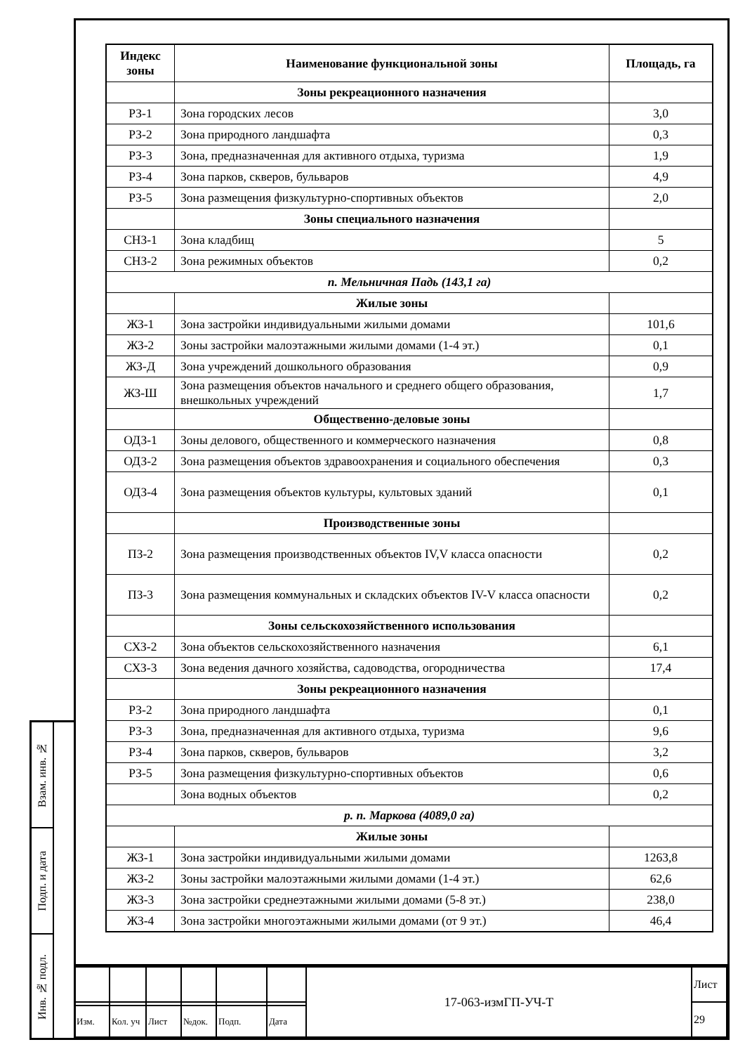| Индекс зоны | Наименование функциональной зоны | Площадь, га |
| --- | --- | --- |
| | Зоны рекреационного назначения | |
| РЗ-1 | Зона городских лесов | 3,0 |
| РЗ-2 | Зона природного ландшафта | 0,3 |
| РЗ-3 | Зона, предназначенная для активного отдыха, туризма | 1,9 |
| РЗ-4 | Зона парков, скверов, бульваров | 4,9 |
| РЗ-5 | Зона размещения физкультурно-спортивных объектов | 2,0 |
| | Зоны специального назначения | |
| СНЗ-1 | Зона кладбищ | 5 |
| СНЗ-2 | Зона режимных объектов | 0,2 |
| п. Мельничная Падь (143,1 га) | | |
| | Жилые зоны | |
| ЖЗ-1 | Зона застройки индивидуальными жилыми домами | 101,6 |
| ЖЗ-2 | Зоны застройки малоэтажными жилыми домами (1-4 эт.) | 0,1 |
| ЖЗ-Д | Зона учреждений дошкольного образования | 0,9 |
| ЖЗ-Ш | Зона размещения объектов начального и среднего общего образования, внешкольных учреждений | 1,7 |
| | Общественно-деловые зоны | |
| ОДЗ-1 | Зоны делового, общественного и коммерческого назначения | 0,8 |
| ОДЗ-2 | Зона размещения объектов здравоохранения и социального обеспечения | 0,3 |
| ОДЗ-4 | Зона размещения объектов культуры, культовых зданий | 0,1 |
| | Производственные зоны | |
| ПЗ-2 | Зона размещения производственных объектов IV,V класса опасности | 0,2 |
| ПЗ-3 | Зона размещения коммунальных и складских объектов IV-V класса опасности | 0,2 |
| | Зоны сельскохозяйственного использования | |
| СХЗ-2 | Зона объектов сельскохозяйственного назначения | 6,1 |
| СХЗ-3 | Зона ведения дачного хозяйства, садоводства, огородничества | 17,4 |
| | Зоны рекреационного назначения | |
| РЗ-2 | Зона природного ландшафта | 0,1 |
| РЗ-3 | Зона, предназначенная для активного отдыха, туризма | 9,6 |
| РЗ-4 | Зона парков, скверов, бульваров | 3,2 |
| РЗ-5 | Зона размещения физкультурно-спортивных объектов | 0,6 |
| | Зона водных объектов | 0,2 |
| р. п. Маркова (4089,0 га) | | |
| | Жилые зоны | |
| ЖЗ-1 | Зона застройки индивидуальными жилыми домами | 1263,8 |
| ЖЗ-2 | Зоны застройки малоэтажными жилыми домами (1-4 эт.) | 62,6 |
| ЖЗ-3 | Зона застройки среднеэтажными жилыми домами (5-8 эт.) | 238,0 |
| ЖЗ-4 | Зона застройки многоэтажными жилыми домами (от 9 эт.) | 46,4 |
Взам. инв. №
Подп. и дата
Инв. № подл.
| | | | | | | 17-063-измГП-УЧ-Т | Лист |
| | | | | | | | 29 |
| Изм. | Кол. уч | Лист | №док. | Подп. | Дата | | |